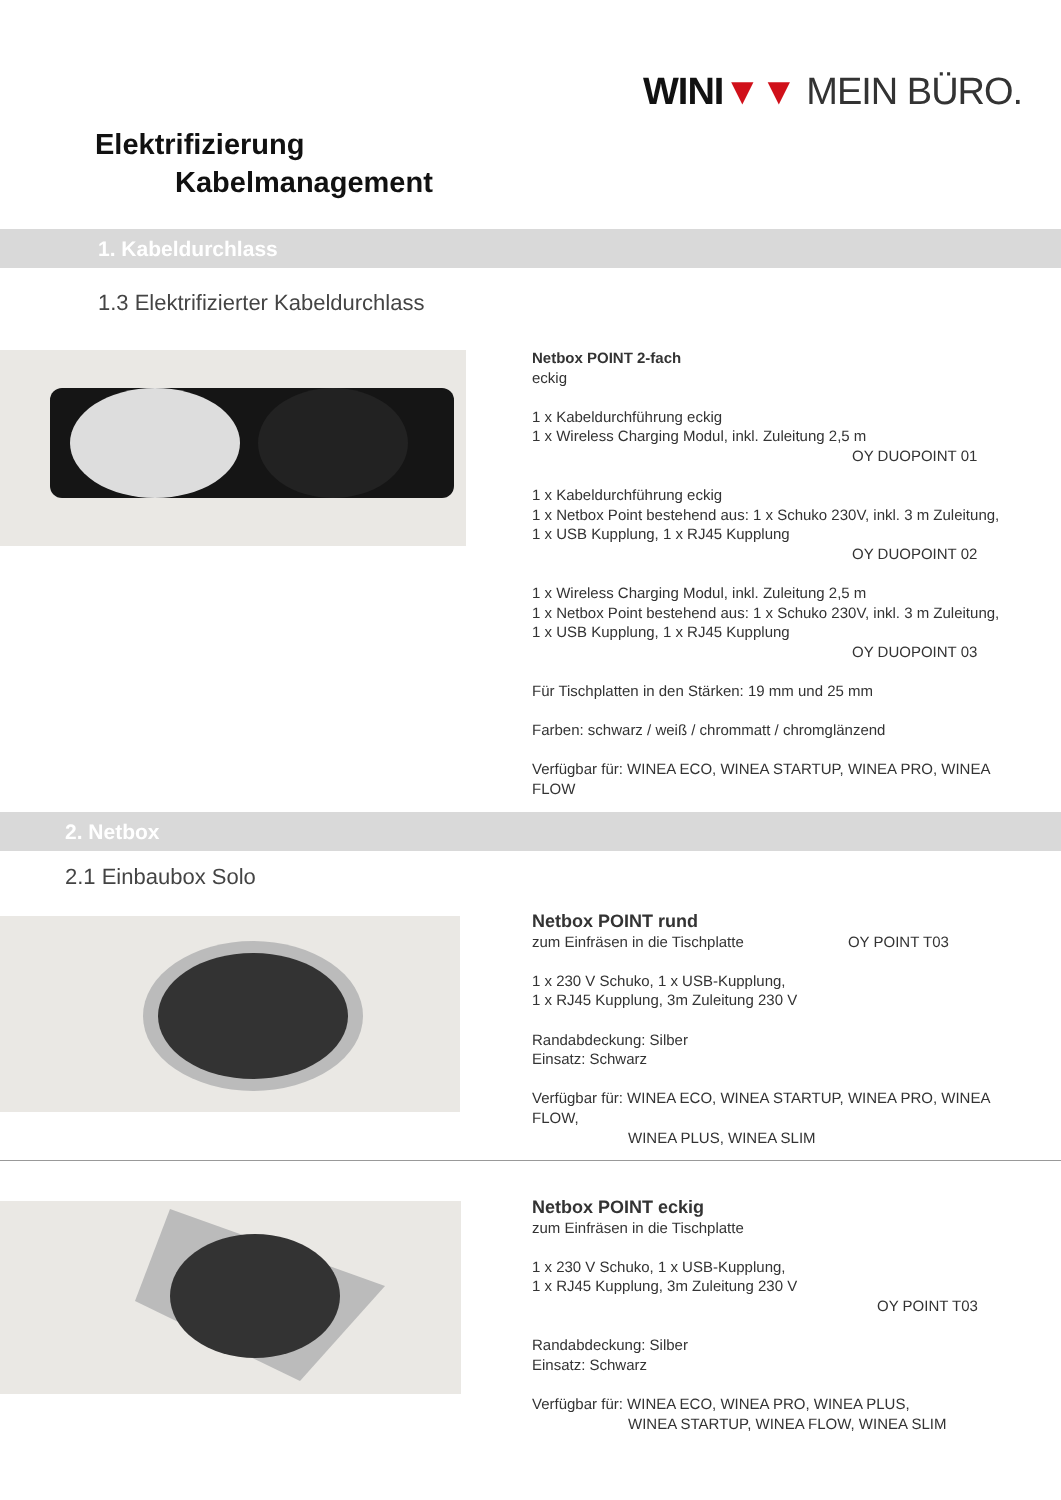WINI▼▼ MEIN BÜRO.
Elektrifizierung
Kabelmanagement
1. Kabeldurchlass
1.3 Elektrifizierter Kabeldurchlass
Netbox POINT 2-fach
eckig
1 x Kabeldurchführung eckig
1 x Wireless Charging Modul, inkl. Zuleitung 2,5 m
OY DUOPOINT 01
1 x Kabeldurchführung eckig
1 x Netbox Point bestehend aus: 1 x Schuko 230V, inkl. 3 m Zuleitung,
1 x USB Kupplung, 1 x RJ45 Kupplung
OY DUOPOINT 02
1 x Wireless Charging Modul, inkl. Zuleitung 2,5 m
1 x Netbox Point bestehend aus: 1 x Schuko 230V, inkl. 3 m Zuleitung,
1 x USB Kupplung, 1 x RJ45 Kupplung
OY DUOPOINT 03
Für Tischplatten in den Stärken: 19 mm und 25 mm
Farben: schwarz / weiß / chrommatt / chromglänzend
Verfügbar für: WINEA ECO, WINEA STARTUP, WINEA PRO, WINEA FLOW
2. Netbox
2.1 Einbaubox Solo
Netbox POINT rund
zum Einfräsen in die Tischplatte OY POINT T03
1 x 230 V Schuko, 1 x USB-Kupplung,
1 x RJ45 Kupplung, 3m Zuleitung 230 V
Randabdeckung: Silber
Einsatz: Schwarz
Verfügbar für: WINEA ECO, WINEA STARTUP, WINEA PRO, WINEA FLOW,
WINEA PLUS, WINEA SLIM
Netbox POINT eckig
zum Einfräsen in die Tischplatte
1 x 230 V Schuko, 1 x USB-Kupplung,
1 x RJ45 Kupplung, 3m Zuleitung 230 V
OY POINT T03
Randabdeckung: Silber
Einsatz: Schwarz
Verfügbar für: WINEA ECO, WINEA PRO, WINEA PLUS,
WINEA STARTUP, WINEA FLOW, WINEA SLIM